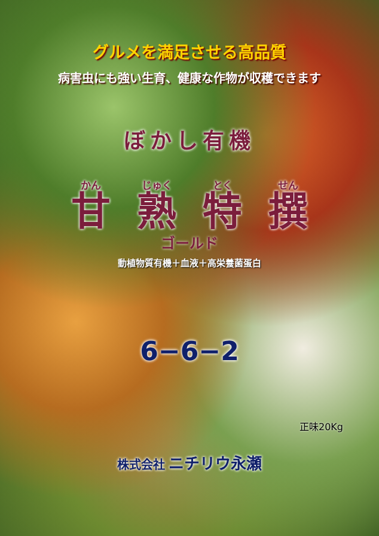グルメを満足させる高品質
病害虫にも強い生育、健康な作物が収穫できます
ぼかし有機
かん
甘
じゅく
熟
とく
特
せん
撰
ゴールド
動植物質有機＋血液＋高栄養菌蛋白
6−6−2
正味20Kg
株式会社 ニチリウ永瀬